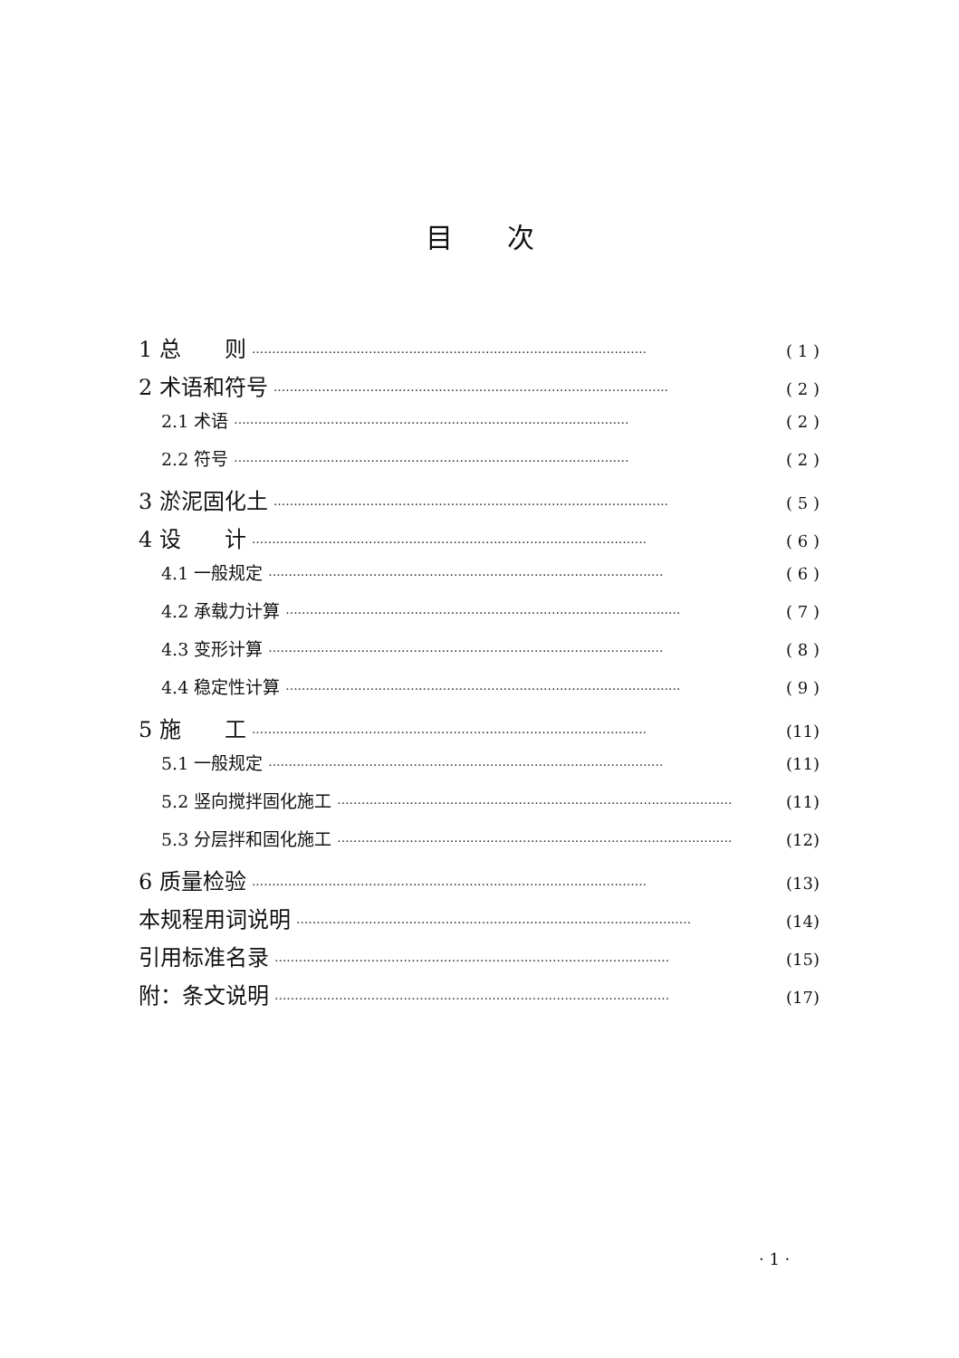目次
1 总　　则 ·································································································· ( 1 )
2 术语和符号 ·································································································· ( 2 )
2.1 术语 ·································································································· ( 2 )
2.2 符号 ·································································································· ( 2 )
3 淤泥固化土 ·································································································· ( 5 )
4 设　　计 ·································································································· ( 6 )
4.1 一般规定 ·································································································· ( 6 )
4.2 承载力计算 ·································································································· ( 7 )
4.3 变形计算 ·································································································· ( 8 )
4.4 稳定性计算 ·································································································· ( 9 )
5 施　　工 ·································································································· (11)
5.1 一般规定 ·································································································· (11)
5.2 竖向搅拌固化施工 ·································································································· (11)
5.3 分层拌和固化施工 ·································································································· (12)
6 质量检验 ·································································································· (13)
本规程用词说明 ·································································································· (14)
引用标准名录 ·································································································· (15)
附：条文说明 ·································································································· (17)
· 1 ·